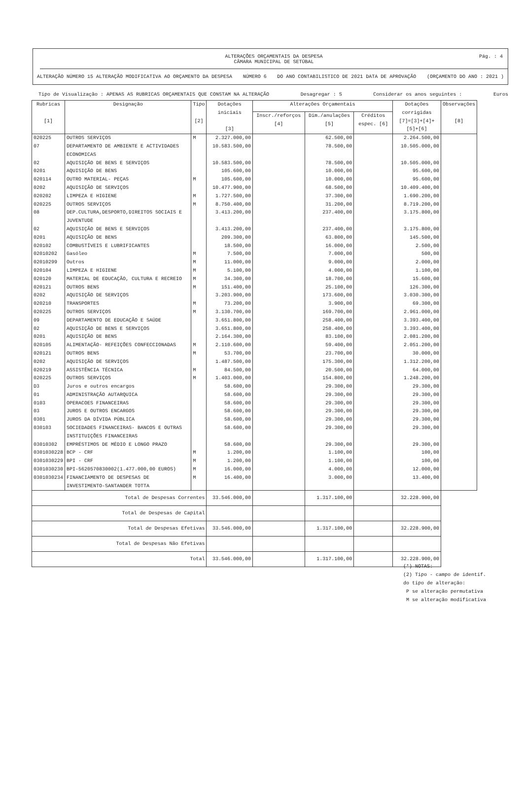ALTERAÇÕES ORÇAMENTAIS DA DESPESA
CÂMARA MUNICIPAL DE SETÚBAL
Pág. : 4
ALTERAÇÃO NÚMERO 15 ALTERAÇÃO MODIFICATIVA AO ORÇAMENTO DA DESPESA NÚMERO 6 DO ANO CONTABILISTICO DE 2021 DATA DE APROVAÇÃO (ORÇAMENTO DO ANO : 2021 )
Tipo de Visualização : APENAS AS RUBRICAS ORÇAMENTAIS QUE CONSTAM NA ALTERAÇÃO Desagregar : S Considerar os anos seguintes : Euros
| Rubricas [1] | Designação | Tipo [2] | Dotações iniciais [3] | Alterações Orçamentais | | | Dotações corrigidas [7]=[3]+[4]+[5]+[6] | Observações [8] |
| --- | --- | --- | --- | --- | --- | --- | --- | --- |
| | | | | Inscr./reforços [4] | Dim./anulações [5] | Créditos espec. [6] | | |
| 020225 | OUTROS SERVIÇOS | M | 2.327.000,00 | | 62.500,00 | | 2.264.500,00 | |
| 07 | DEPARTAMENTO DE AMBIENTE E ACTIVIDADES ECONOMICAS | | 10.583.500,00 | | 78.500,00 | | 10.505.000,00 | |
| 02 | AQUISIÇÃO DE BENS E SERVIÇOS | | 10.583.500,00 | | 78.500,00 | | 10.505.000,00 | |
| 0201 | AQUISIÇÃO DE BENS | | 105.600,00 | | 10.000,00 | | 95.600,00 | |
| 020114 | OUTRO MATERIAL- PEÇAS | M | 105.600,00 | | 10.000,00 | | 95.600,00 | |
| 0202 | AQUISIÇÃO DE SERVIÇOS | | 10.477.900,00 | | 68.500,00 | | 10.409.400,00 | |
| 020202 | LIMPEZA E HIGIENE | M | 1.727.500,00 | | 37.300,00 | | 1.690.200,00 | |
| 020225 | OUTROS SERVIÇOS | M | 8.750.400,00 | | 31.200,00 | | 8.719.200,00 | |
| 08 | DEP.CULTURA,DESPORTO,DIREITOS SOCIAIS E JUVENTUDE | | 3.413.200,00 | | 237.400,00 | | 3.175.800,00 | |
| 02 | AQUISIÇÃO DE BENS E SERVIÇOS | | 3.413.200,00 | | 237.400,00 | | 3.175.800,00 | |
| 0201 | AQUISIÇÃO DE BENS | | 209.300,00 | | 63.800,00 | | 145.500,00 | |
| 020102 | COMBUSTÍVEIS E LUBRIFICANTES | | 18.500,00 | | 16.000,00 | | 2.500,00 | |
| 02010202 | Gasóleo | M | 7.500,00 | | 7.000,00 | | 500,00 | |
| 02010299 | Outros | M | 11.000,00 | | 9.000,00 | | 2.000,00 | |
| 020104 | LIMPEZA E HIGIENE | M | 5.100,00 | | 4.000,00 | | 1.100,00 | |
| 020120 | MATERIAL DE EDUCAÇÃO, CULTURA E RECREIO | M | 34.300,00 | | 18.700,00 | | 15.600,00 | |
| 020121 | OUTROS BENS | M | 151.400,00 | | 25.100,00 | | 126.300,00 | |
| 0202 | AQUISIÇÃO DE SERVIÇOS | | 3.203.900,00 | | 173.600,00 | | 3.030.300,00 | |
| 020210 | TRANSPORTES | M | 73.200,00 | | 3.900,00 | | 69.300,00 | |
| 020225 | OUTROS SERVIÇOS | M | 3.130.700,00 | | 169.700,00 | | 2.961.000,00 | |
| 09 | DEPARTAMENTO DE EDUCAÇÃO E SAÚDE | | 3.651.800,00 | | 258.400,00 | | 3.393.400,00 | |
| 02 | AQUISIÇÃO DE BENS E SERVIÇOS | | 3.651.800,00 | | 258.400,00 | | 3.393.400,00 | |
| 0201 | AQUISIÇÃO DE BENS | | 2.164.300,00 | | 83.100,00 | | 2.081.200,00 | |
| 020105 | ALIMENTAÇÃO- REFEIÇÕES CONFECCIONADAS | M | 2.110.600,00 | | 59.400,00 | | 2.051.200,00 | |
| 020121 | OUTROS BENS | M | 53.700,00 | | 23.700,00 | | 30.000,00 | |
| 0202 | AQUISIÇÃO DE SERVIÇOS | | 1.487.500,00 | | 175.300,00 | | 1.312.200,00 | |
| 020219 | ASSISTÊNCIA TÉCNICA | M | 84.500,00 | | 20.500,00 | | 64.000,00 | |
| 020225 | OUTROS SERVIÇOS | M | 1.403.000,00 | | 154.800,00 | | 1.248.200,00 | |
| D3 | Juros e outros encargos | | 58.600,00 | | 29.300,00 | | 29.300,00 | |
| 01 | ADMINISTRAÇÃO AUTARQUICA | | 58.600,00 | | 29.300,00 | | 29.300,00 | |
| 0103 | OPERACOES FINANCEIRAS | | 58.600,00 | | 29.300,00 | | 29.300,00 | |
| 03 | JUROS E OUTROS ENCARGOS | | 58.600,00 | | 29.300,00 | | 29.300,00 | |
| 0301 | JUROS DA DÍVIDA PÚBLICA | | 58.600,00 | | 29.300,00 | | 29.300,00 | |
| 030103 | SOCIEDADES FINANCEIRAS- BANCOS E OUTRAS INSTITUIÇÕES FINANCEIRAS | | 58.600,00 | | 29.300,00 | | 29.300,00 | |
| 03010302 | EMPRÉSTIMOS DE MÉDIO E LONGO PRAZO | | 58.600,00 | | 29.300,00 | | 29.300,00 | |
| 0301030228 | BCP - CRF | M | 1.200,00 | | 1.100,00 | | 100,00 | |
| 0301030229 | BPI - CRF | M | 1.200,00 | | 1.100,00 | | 100,00 | |
| 0301030230 | BPI-5620570830002(1.477.000,00 EUROS) | M | 16.000,00 | | 4.000,00 | | 12.000,00 | |
| 0301030234 | FINANCIAMENTO DE DESPESAS DE INVESTIMENTO-SANTANDER TOTTA | M | 16.400,00 | | 3.000,00 | | 13.400,00 | |
| Total de Despesas Correntes | | | 33.546.000,00 | | 1.317.100,00 | | 32.228.900,00 | |
| Total de Despesas de Capital | | | | | | | | |
| Total de Despesas Efetivas | | | 33.546.000,00 | | 1.317.100,00 | | 32.228.900,00 | |
| Total de Despesas Não Efetivas | | | | | | | | |
| Total | | | 33.546.000,00 | | 1.317.100,00 | | 32.228.900,00 | |
(*) NOTAS:
(2) Tipo - campo de identif.
do tipo de alteração:
P se alteração permutativa
M se alteração modificativa